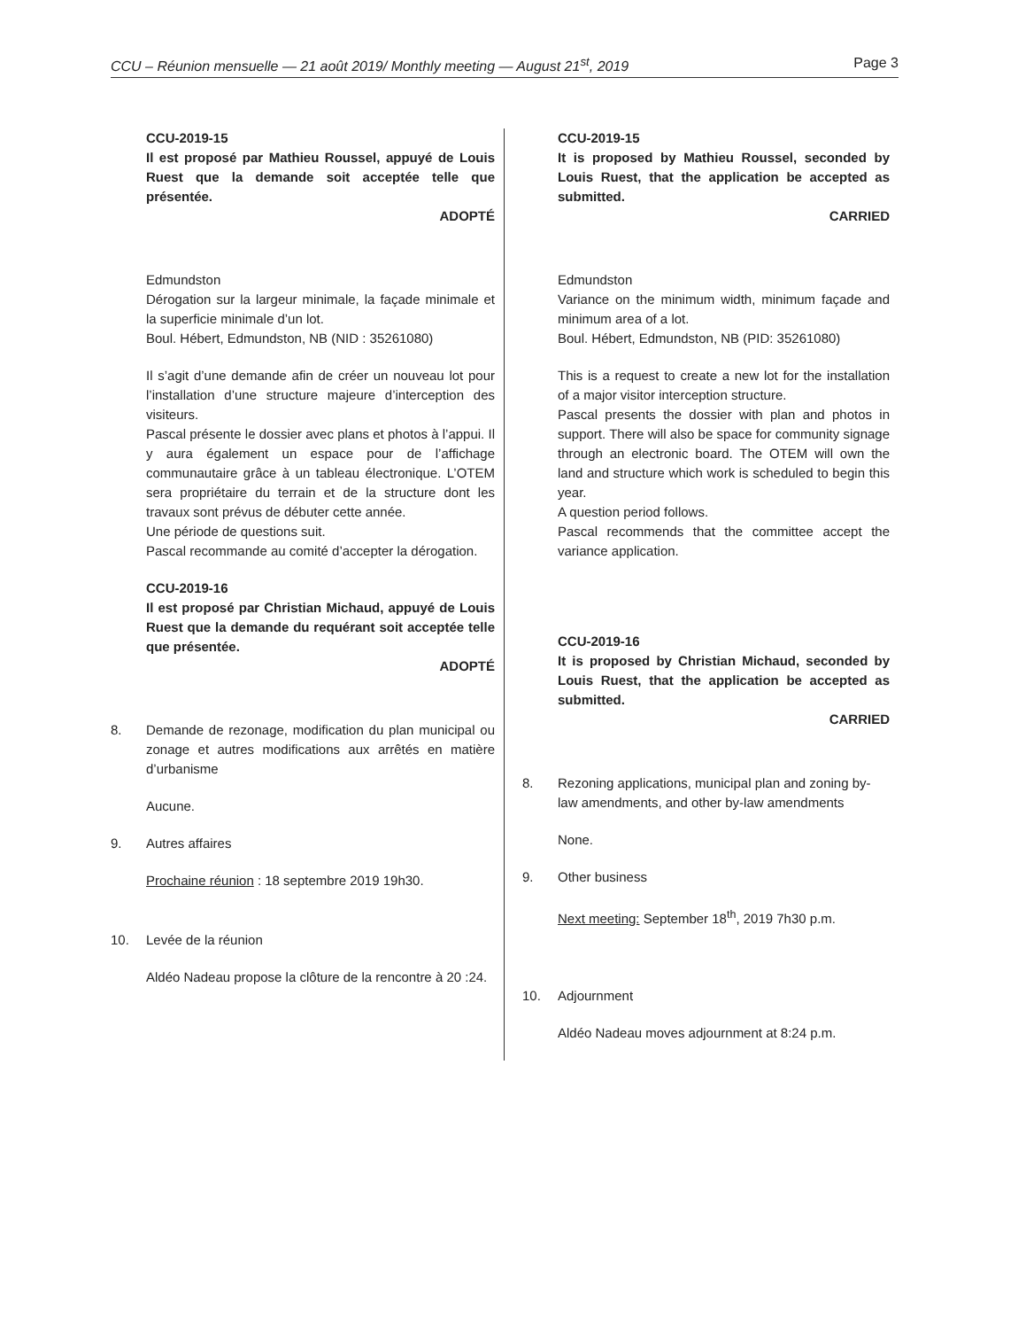CCU – Réunion mensuelle — 21 août 2019/ Monthly meeting — August 21<sup>st</sup>, 2019 Page 3
CCU-2019-15
Il est proposé par Mathieu Roussel, appuyé de Louis Ruest que la demande soit acceptée telle que présentée.
ADOPTÉ
Edmundston
Dérogation sur la largeur minimale, la façade minimale et la superficie minimale d’un lot.
Boul. Hébert, Edmundston, NB (NID : 35261080)
Il s’agit d’une demande afin de créer un nouveau lot pour l’installation d’une structure majeure d’interception des visiteurs.
Pascal présente le dossier avec plans et photos à l’appui. Il y aura également un espace pour de l’affichage communautaire grâce à un tableau électronique. L’OTEM sera propriétaire du terrain et de la structure dont les travaux sont prévus de débuter cette année.
Une période de questions suit.
Pascal recommande au comité d’accepter la dérogation.
CCU-2019-16
Il est proposé par Christian Michaud, appuyé de Louis Ruest que la demande du requérant soit acceptée telle que présentée.
ADOPTÉ
8. Demande de rezonage, modification du plan municipal ou zonage et autres modifications aux arrêtés en matière d’urbanisme
Aucune.
9. Autres affaires
Prochaine réunion : 18 septembre 2019 19h30.
10. Levée de la réunion
Aldéo Nadeau propose la clôture de la rencontre à 20 :24.
CCU-2019-15
It is proposed by Mathieu Roussel, seconded by Louis Ruest, that the application be accepted as submitted.
CARRIED
Edmundston
Variance on the minimum width, minimum façade and minimum area of a lot.
Boul. Hébert, Edmundston, NB (PID: 35261080)
This is a request to create a new lot for the installation of a major visitor interception structure.
Pascal presents the dossier with plan and photos in support. There will also be space for community signage through an electronic board. The OTEM will own the land and structure which work is scheduled to begin this year.
A question period follows.
Pascal recommends that the committee accept the variance application.
CCU-2019-16
It is proposed by Christian Michaud, seconded by Louis Ruest, that the application be accepted as submitted.
CARRIED
8. Rezoning applications, municipal plan and zoning by-law amendments, and other by-law amendments
None.
9. Other business
Next meeting: September 18<sup>th</sup>, 2019 7h30 p.m.
10. Adjournment
Aldéo Nadeau moves adjournment at 8:24 p.m.